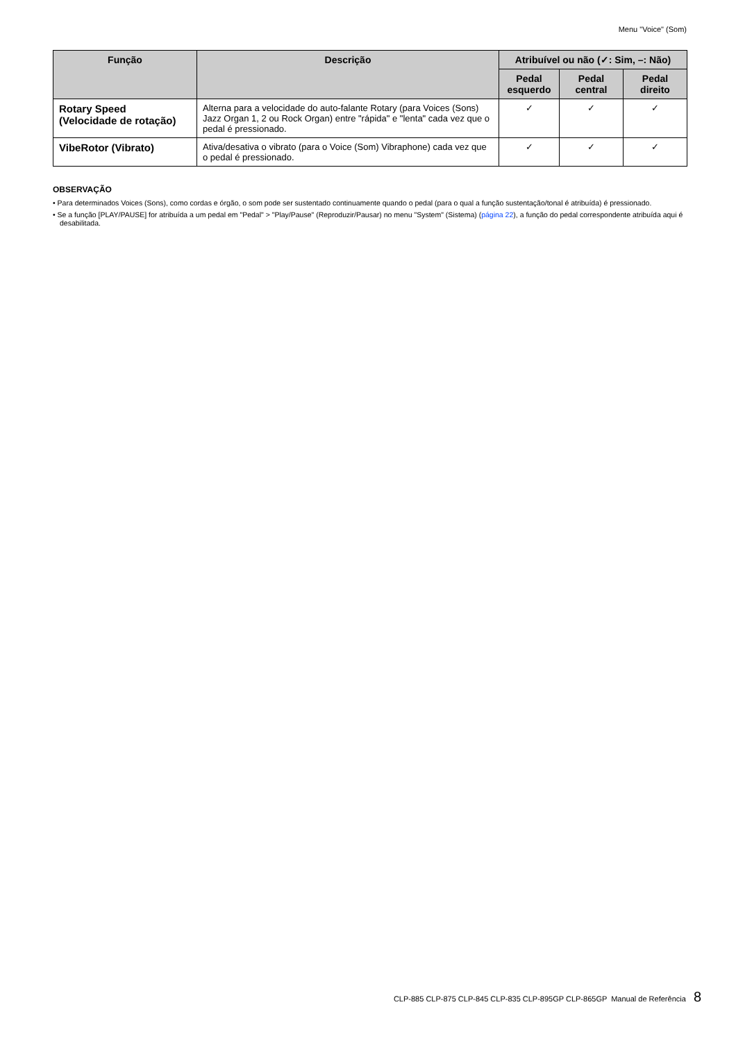Menu "Voice" (Som)
| Função | Descrição | Atribuível ou não (✓: Sim, –: Não) | | |
| --- | --- | --- | --- | --- |
| | | Pedal esquerdo | Pedal central | Pedal direito |
| Rotary Speed (Velocidade de rotação) | Alterna para a velocidade do auto-falante Rotary (para Voices (Sons) Jazz Organ 1, 2 ou Rock Organ) entre "rápida" e "lenta" cada vez que o pedal é pressionado. | ✓ | ✓ | ✓ |
| VibeRotor (Vibrato) | Ativa/desativa o vibrato (para o Voice (Som) Vibraphone) cada vez que o pedal é pressionado. | ✓ | ✓ | ✓ |
OBSERVAÇÃO
• Para determinados Voices (Sons), como cordas e órgão, o som pode ser sustentado continuamente quando o pedal (para o qual a função sustentação/tonal é atribuída) é pressionado.
• Se a função [PLAY/PAUSE] for atribuída a um pedal em "Pedal" > "Play/Pause" (Reproduzir/Pausar) no menu "System" (Sistema) (página 22), a função do pedal correspondente atribuída aqui é desabilitada.
CLP-885 CLP-875 CLP-845 CLP-835 CLP-895GP CLP-865GP Manual de Referência 8